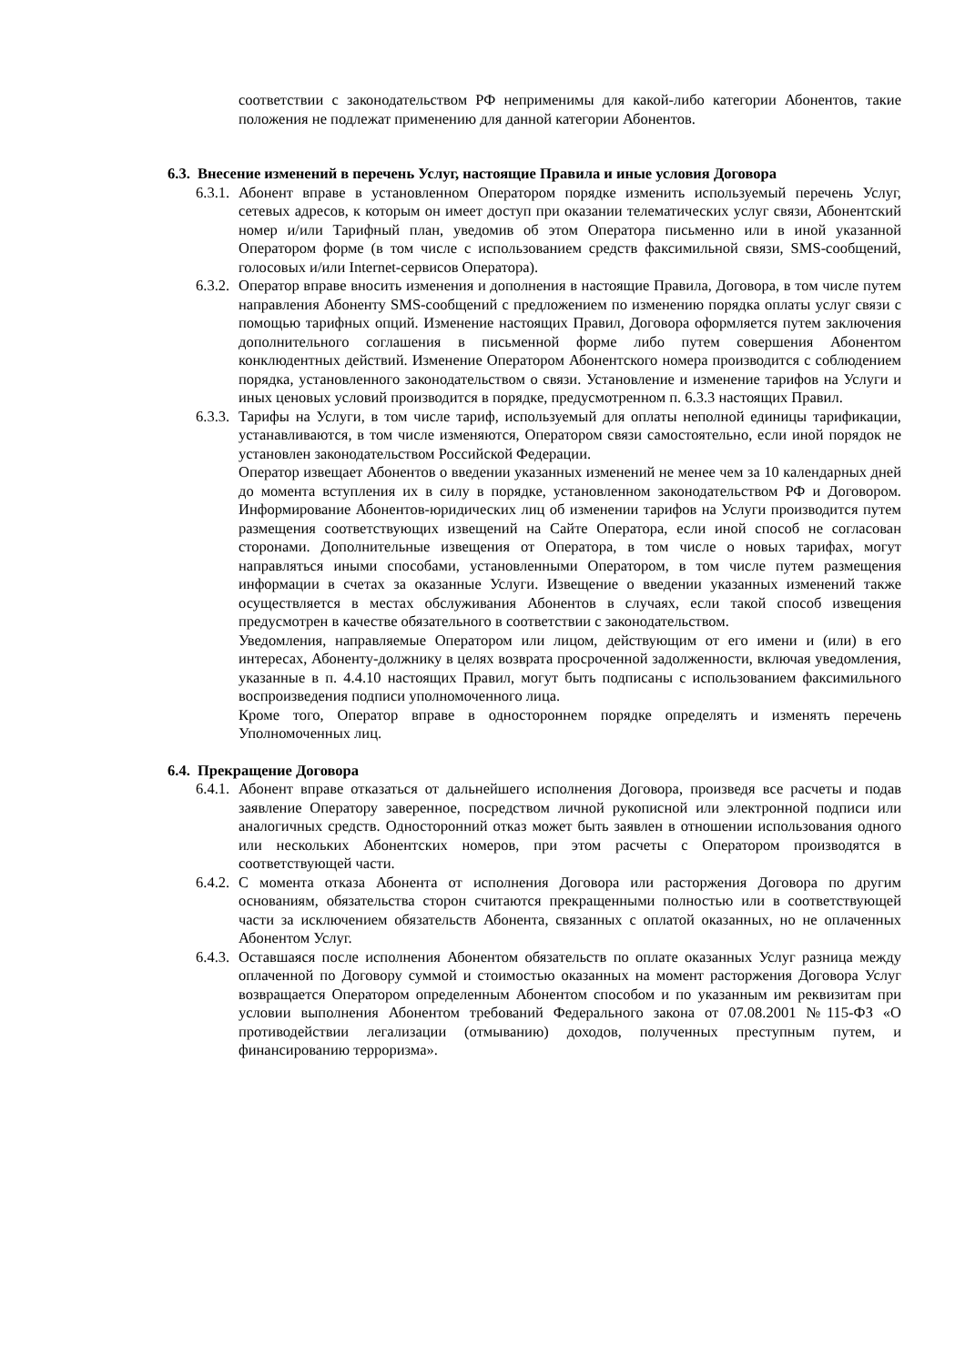соответствии с законодательством РФ неприменимы для какой-либо категории Абонентов, такие положения не подлежат применению для данной категории Абонентов.
6.3. Внесение изменений в перечень Услуг, настоящие Правила и иные условия Договора
6.3.1.
Абонент вправе в установленном Оператором порядке изменить используемый перечень Услуг, сетевых адресов, к которым он имеет доступ при оказании телематических услуг связи, Абонентский номер и/или Тарифный план, уведомив об этом Оператора письменно или в иной указанной Оператором форме (в том числе с использованием средств факсимильной связи, SMS-сообщений, голосовых и/или Internet-сервисов Оператора).
6.3.2.
Оператор вправе вносить изменения и дополнения в настоящие Правила, Договора, в том числе путем направления Абоненту SMS-сообщений с предложением по изменению порядка оплаты услуг связи с помощью тарифных опций. Изменение настоящих Правил, Договора оформляется путем заключения дополнительного соглашения в письменной форме либо путем совершения Абонентом конклюдентных действий. Изменение Оператором Абонентского номера производится с соблюдением порядка, установленного законодательством о связи. Установление и изменение тарифов на Услуги и иных ценовых условий производится в порядке, предусмотренном п. 6.3.3 настоящих Правил.
6.3.3.
Тарифы на Услуги, в том числе тариф, используемый для оплаты неполной единицы тарификации, устанавливаются, в том числе изменяются, Оператором связи самостоятельно, если иной порядок не установлен законодательством Российской Федерации.
Оператор извещает Абонентов о введении указанных изменений не менее чем за 10 календарных дней до момента вступления их в силу в порядке, установленном законодательством РФ и Договором. Информирование Абонентов-юридических лиц об изменении тарифов на Услуги производится путем размещения соответствующих извещений на Сайте Оператора, если иной способ не согласован сторонами. Дополнительные извещения от Оператора, в том числе о новых тарифах, могут направляться иными способами, установленными Оператором, в том числе путем размещения информации в счетах за оказанные Услуги. Извещение о введении указанных изменений также осуществляется в местах обслуживания Абонентов в случаях, если такой способ извещения предусмотрен в качестве обязательного в соответствии с законодательством.
Уведомления, направляемые Оператором или лицом, действующим от его имени и (или) в его интересах, Абоненту-должнику в целях возврата просроченной задолженности, включая уведомления, указанные в п. 4.4.10 настоящих Правил, могут быть подписаны с использованием факсимильного воспроизведения подписи уполномоченного лица.
Кроме того, Оператор вправе в одностороннем порядке определять и изменять перечень Уполномоченных лиц.
6.4. Прекращение Договора
6.4.1.
Абонент вправе отказаться от дальнейшего исполнения Договора, произведя все расчеты и подав заявление Оператору заверенное, посредством личной рукописной или электронной подписи или аналогичных средств. Односторонний отказ может быть заявлен в отношении использования одного или нескольких Абонентских номеров, при этом расчеты с Оператором производятся в соответствующей части.
6.4.2.
С момента отказа Абонента от исполнения Договора или расторжения Договора по другим основаниям, обязательства сторон считаются прекращенными полностью или в соответствующей части за исключением обязательств Абонента, связанных с оплатой оказанных, но не оплаченных Абонентом Услуг.
6.4.3.
Оставшаяся после исполнения Абонентом обязательств по оплате оказанных Услуг разница между оплаченной по Договору суммой и стоимостью оказанных на момент расторжения Договора Услуг возвращается Оператором определенным Абонентом способом и по указанным им реквизитам при условии выполнения Абонентом требований Федерального закона от 07.08.2001 №115-ФЗ «О противодействии легализации (отмыванию) доходов, полученных преступным путем, и финансированию терроризма».